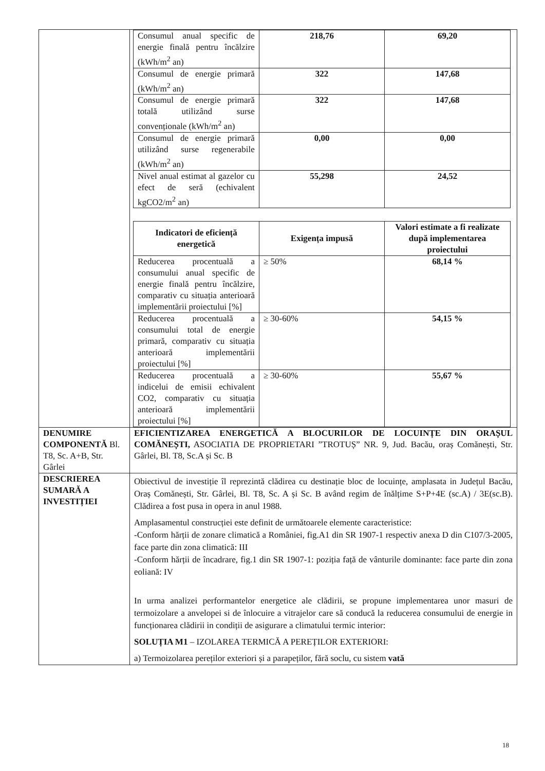| | / Consumul anual specific de energie finală pentru încălzire (kWh/m<sup>2</sup> an) / 218,76 / 69,20 / / Consumul de energie primară (kWh/m<sup>2</sup> an) / 322 / 147,68 / / Consumul de energie primară totală utilizând surse convenționale (kWh/m<sup>2</sup> an) / 322 / 147,68 / / Consumul de energie primară utilizând surse regenerabile (kWh/m<sup>2</sup> an) / 0,00 / 0,00 / / Nivel anual estimat al gazelor cu efect de seră (echivalent kgCO2/m<sup>2</sup> an) / 55,298 / 24,52 / / Indicatori de eficiență energetică / Exigența impusă / Valori estimate a fi realizate după implementarea proiectului / / --- / --- / --- / / Reducerea procentuală a consumului anual specific de energie finală pentru încălzire, comparativ cu situația anterioară implementării proiectului [%] / ≥ 50% / 68,14 % / / Reducerea procentuală a consumului total de energie primară, comparativ cu situația anterioară implementării proiectului [%] / ≥ 30-60% / 54,15 % / / Reducerea procentuală a indicelui de emisii echivalent CO2, comparativ cu situația anterioară implementării proiectului [%] / ≥ 30-60% / 55,67 % / |
| DENUMIRE COMPONENTĂ Bl. T8, Sc. A+B, Str. Gârlei | EFICIENTIZAREA ENERGETICĂ A BLOCURILOR DE LOCUINȚE DIN ORAȘUL COMĂNEȘTI, ASOCIATIA DE PROPRIETARI ”TROTUȘ” NR. 9, Jud. Bacău, oraș Comănești, Str. Gârlei, Bl. T8, Sc.A și Sc. B |
| DESCRIEREA SUMARĂ A INVESTIȚIEI | Obiectivul de investiție îl reprezintă clădirea cu destinație bloc de locuințe, amplasata in Județul Bacău, Oraș Comănești, Str. Gârlei, Bl. T8, Sc. A și Sc. B având regim de înălțime S+P+4E (sc.A) / 3E(sc.B). Clădirea a fost pusa in opera in anul 1988. Amplasamentul construcției este definit de următoarele elemente caracteristice: -Conform hărții de zonare climatică a României, fig.A1 din SR 1907-1 respectiv anexa D din C107/3-2005, face parte din zona climatică: III -Conform hărții de încadrare, fig.1 din SR 1907-1: poziția față de vânturile dominante: face parte din zona eoliană: IV In urma analizei performantelor energetice ale clădirii, se propune implementarea unor masuri de termoizolare a anvelopei si de înlocuire a vitrajelor care să conducă la reducerea consumului de energie in funcționarea clădirii in condiții de asigurare a climatului termic interior: SOLUȚIA M1 – IZOLAREA TERMICĂ A PEREȚILOR EXTERIORI: a) Termoizolarea pereților exteriori și a parapeților, fără soclu, cu sistem vată |
18